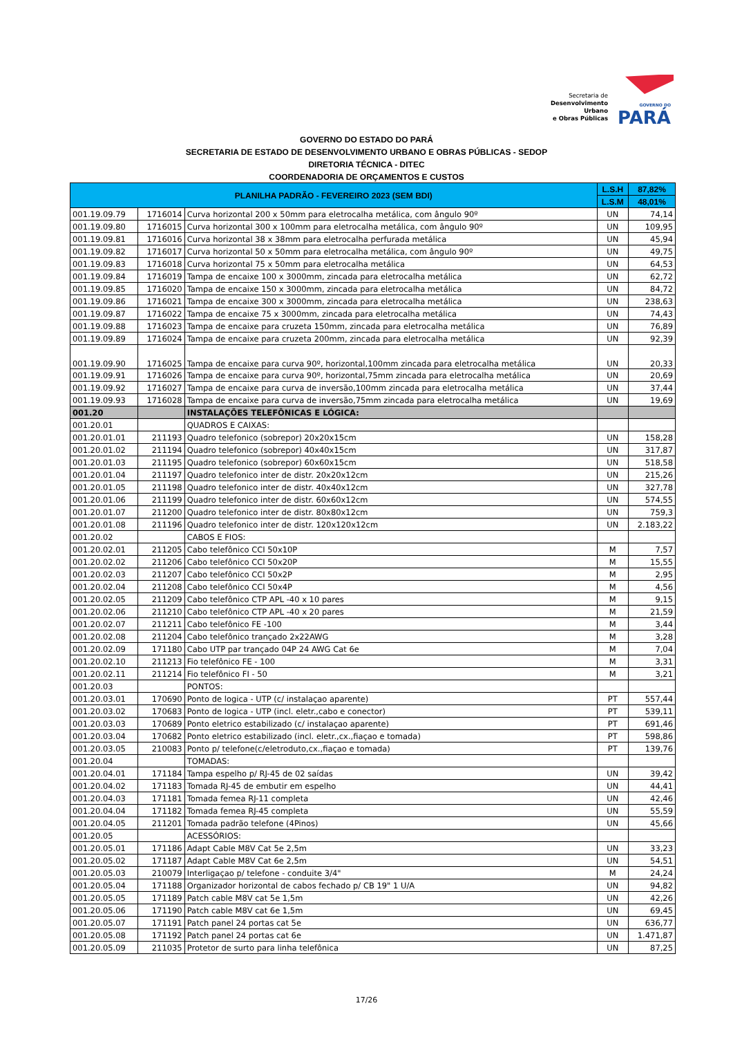Secretaria de
Desenvolvimento Urbano
e Obras Públicas
GOVERNO DO
PARÁ
GOVERNO DO ESTADO DO PARÁ
SECRETARIA DE ESTADO DE DESENVOLVIMENTO URBANO E OBRAS PÚBLICAS - SEDOP
DIRETORIA TÉCNICA - DITEC
COORDENADORIA DE ORÇAMENTOS E CUSTOS
| PLANILHA PADRÃO - FEVEREIRO 2023 (SEM BDI) | | | L.S.H | 87,82% |
| --- | --- | --- | --- | --- |
| | | | L.S.M | 48,01% |
| 001.19.09.79 | 1716014 | Curva horizontal 200 x 50mm para eletrocalha metálica, com ângulo 90º | UN | 74,14 |
| 001.19.09.80 | 1716015 | Curva horizontal 300 x 100mm para eletrocalha metálica, com ângulo 90º | UN | 109,95 |
| 001.19.09.81 | 1716016 | Curva horizontal 38 x 38mm para eletrocalha perfurada metálica | UN | 45,94 |
| 001.19.09.82 | 1716017 | Curva horizontal 50 x 50mm para eletrocalha metálica, com ângulo 90º | UN | 49,75 |
| 001.19.09.83 | 1716018 | Curva horizontal 75 x 50mm para eletrocalha metálica | UN | 64,53 |
| 001.19.09.84 | 1716019 | Tampa de encaixe 100 x 3000mm, zincada para eletrocalha metálica | UN | 62,72 |
| 001.19.09.85 | 1716020 | Tampa de encaixe 150 x 3000mm, zincada para eletrocalha metálica | UN | 84,72 |
| 001.19.09.86 | 1716021 | Tampa de encaixe 300 x 3000mm, zincada para eletrocalha metálica | UN | 238,63 |
| 001.19.09.87 | 1716022 | Tampa de encaixe 75 x 3000mm, zincada para eletrocalha metálica | UN | 74,43 |
| 001.19.09.88 | 1716023 | Tampa de encaixe para cruzeta 150mm, zincada para eletrocalha metálica | UN | 76,89 |
| 001.19.09.89 | 1716024 | Tampa de encaixe para cruzeta 200mm, zincada para eletrocalha metálica | UN | 92,39 |
| 001.19.09.90 | 1716025 | Tampa de encaixe para curva 90º, horizontal,100mm zincada para eletrocalha metálica | UN | 20,33 |
| 001.19.09.91 | 1716026 | Tampa de encaixe para curva 90º, horizontal,75mm zincada para eletrocalha metálica | UN | 20,69 |
| 001.19.09.92 | 1716027 | Tampa de encaixe para curva de inversão,100mm zincada para eletrocalha metálica | UN | 37,44 |
| 001.19.09.93 | 1716028 | Tampa de encaixe para curva de inversão,75mm zincada para eletrocalha metálica | UN | 19,69 |
| 001.20 | | INSTALAÇÕES TELEFÔNICAS E LÓGICA: | | |
| 001.20.01 | | QUADROS E CAIXAS: | | |
| 001.20.01.01 | 211193 | Quadro telefonico (sobrepor) 20x20x15cm | UN | 158,28 |
| 001.20.01.02 | 211194 | Quadro telefonico (sobrepor) 40x40x15cm | UN | 317,87 |
| 001.20.01.03 | 211195 | Quadro telefonico (sobrepor) 60x60x15cm | UN | 518,58 |
| 001.20.01.04 | 211197 | Quadro telefonico inter de distr. 20x20x12cm | UN | 215,26 |
| 001.20.01.05 | 211198 | Quadro telefonico inter de distr. 40x40x12cm | UN | 327,78 |
| 001.20.01.06 | 211199 | Quadro telefonico inter de distr. 60x60x12cm | UN | 574,55 |
| 001.20.01.07 | 211200 | Quadro telefonico inter de distr. 80x80x12cm | UN | 759,3 |
| 001.20.01.08 | 211196 | Quadro telefonico inter de distr. 120x120x12cm | UN | 2.183,22 |
| 001.20.02 | | CABOS E FIOS: | | |
| 001.20.02.01 | 211205 | Cabo telefônico CCI 50x10P | M | 7,57 |
| 001.20.02.02 | 211206 | Cabo telefônico CCI 50x20P | M | 15,55 |
| 001.20.02.03 | 211207 | Cabo telefônico CCI 50x2P | M | 2,95 |
| 001.20.02.04 | 211208 | Cabo telefônico CCI 50x4P | M | 4,56 |
| 001.20.02.05 | 211209 | Cabo telefônico CTP APL -40 x 10 pares | M | 9,15 |
| 001.20.02.06 | 211210 | Cabo telefônico CTP APL -40 x 20 pares | M | 21,59 |
| 001.20.02.07 | 211211 | Cabo telefônico FE -100 | M | 3,44 |
| 001.20.02.08 | 211204 | Cabo telefônico trançado 2x22AWG | M | 3,28 |
| 001.20.02.09 | 171180 | Cabo UTP par trançado 04P 24 AWG Cat 6e | M | 7,04 |
| 001.20.02.10 | 211213 | Fio telefônico FE - 100 | M | 3,31 |
| 001.20.02.11 | 211214 | Fio telefônico FI - 50 | M | 3,21 |
| 001.20.03 | | PONTOS: | | |
| 001.20.03.01 | 170690 | Ponto de logica - UTP (c/ instalaçao aparente) | PT | 557,44 |
| 001.20.03.02 | 170683 | Ponto de logica - UTP (incl. eletr.,cabo e conector) | PT | 539,11 |
| 001.20.03.03 | 170689 | Ponto eletrico estabilizado (c/ instalaçao aparente) | PT | 691,46 |
| 001.20.03.04 | 170682 | Ponto eletrico estabilizado (incl. eletr.,cx.,fiaçao e tomada) | PT | 598,86 |
| 001.20.03.05 | 210083 | Ponto p/ telefone(c/eletroduto,cx.,fiaçao e tomada) | PT | 139,76 |
| 001.20.04 | | TOMADAS: | | |
| 001.20.04.01 | 171184 | Tampa espelho p/ RJ-45 de 02 saídas | UN | 39,42 |
| 001.20.04.02 | 171183 | Tomada RJ-45 de embutir em espelho | UN | 44,41 |
| 001.20.04.03 | 171181 | Tomada femea RJ-11 completa | UN | 42,46 |
| 001.20.04.04 | 171182 | Tomada femea RJ-45 completa | UN | 55,59 |
| 001.20.04.05 | 211201 | Tomada padrão telefone (4Pinos) | UN | 45,66 |
| 001.20.05 | | ACESSÓRIOS: | | |
| 001.20.05.01 | 171186 | Adapt Cable M8V Cat 5e 2,5m | UN | 33,23 |
| 001.20.05.02 | 171187 | Adapt Cable M8V Cat 6e 2,5m | UN | 54,51 |
| 001.20.05.03 | 210079 | Interligaçao p/ telefone - conduite 3/4" | M | 24,24 |
| 001.20.05.04 | 171188 | Organizador horizontal de cabos fechado p/ CB 19" 1 U/A | UN | 94,82 |
| 001.20.05.05 | 171189 | Patch cable M8V cat 5e 1,5m | UN | 42,26 |
| 001.20.05.06 | 171190 | Patch cable M8V cat 6e 1,5m | UN | 69,45 |
| 001.20.05.07 | 171191 | Patch panel 24 portas cat 5e | UN | 636,77 |
| 001.20.05.08 | 171192 | Patch panel 24 portas cat 6e | UN | 1.471,87 |
| 001.20.05.09 | 211035 | Protetor de surto para linha telefônica | UN | 87,25 |
17/26